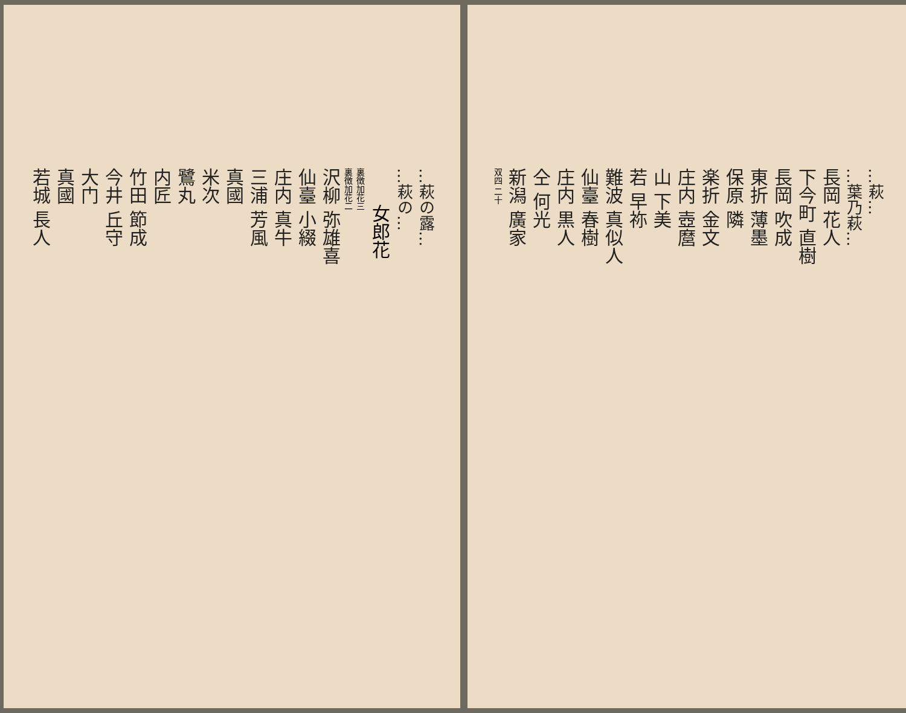…萩の露…
…萩の…
女郎花
裏徴加花三
裏徴加花二
沢柳 弥雄喜
仙臺 小綴
庄内 真牛
三浦 芳風
真國
米次
鷺丸
内匠
竹田 節成
今井 丘守
大门
真國
若城 長人
…萩…
…葉乃萩…
長岡 花人
下今町 直樹
長岡 吹成
東折 薄墨
保原 隣
楽折 金文
庄内 壺麿
山 下美
若 早祢
難波 真似人
仙臺 春樹
庄内 黒人
仝 何光
新潟 廣家
双四 二十